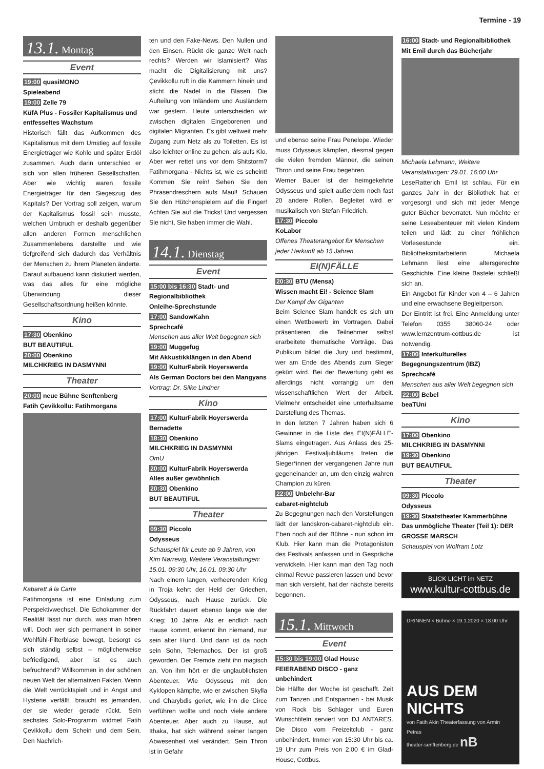Termine - 19
13.1. Montag
Event
19:00 quasiMONO
Spieleabend
19:00 Zelle 79
KüfA Plus - Fossiler Kapitalismus und entfesseltes Wachstum
Historisch fällt das Aufkommen des Kapitalismus mit dem Umstieg auf fossile Energieträger wie Kohle und später Erdöl zusammen. Auch darin unterschied er sich von allen früheren Gesellschaften. Aber wie wichtig waren fossile Energieträger für den Siegeszug des Kapitals? Der Vortrag soll zeigen, warum der Kapitalismus fossil sein musste, welchen Umbruch er deshalb gegenüber allen anderen Formen menschlichen Zusammenlebens darstellte und wie tiefgreifend sich dadurch das Verhältnis der Menschen zu ihrem Planeten änderte. Darauf aufbauend kann diskutiert werden, was das alles für eine mögliche Überwindung dieser Gesellschaftsordnung heißen könnte.
Kino
17:30 Obenkino
BUT BEAUTIFUL
20:00 Obenkino
MILCHKRIEG IN DASMYNNI
Theater
20:00 neue Bühne Senftenberg
Fatih Çevikkollu: Fatihmorgana
Kabarett á la Carte
Fatihmorgana ist eine Einladung zum Perspektivwechsel. Die Echokammer der Realität lässt nur durch, was man hören will. Doch wer sich permanent in seiner Wohlfühl-Filterblase bewegt, besorgt es sich ständig selbst – möglicherweise befriedigend, aber ist es auch befruchtend? Willkommen in der schönen neuen Welt der alternativen Fakten. Wenn die Welt verrücktspielt und in Angst und Hysterie verfällt, braucht es jemanden, der sie wieder gerade rückt. Sein sechstes Solo-Programm widmet Fatih Çevikkollu dem Schein und dem Sein. Den Nachrich-
ten und den Fake-News. Den Nullen und den Einsen. Rückt die ganze Welt nach rechts? Werden wir islamisiert? Was macht die Digitalisierung mit uns? Çevikkollu ruft in die Kammern hinein und sticht die Nadel in die Blasen. Die Aufteilung von Inländern und Ausländern war gestern. Heute unterscheiden wir zwischen digitalen Eingeborenen und digitalen Migranten. Es gibt weltweit mehr Zugang zum Netz als zu Toiletten. Es ist also leichter online zu gehen, als aufs Klo. Aber wer rettet uns vor dem Shitstorm? Fatihmorgana - Nichts ist, wie es scheint! Kommen Sie rein! Sehen Sie den Phrasendreschern aufs Maul! Schauen Sie den Hütchenspielern auf die Finger! Achten Sie auf die Tricks! Und vergessen Sie nicht, Sie haben immer die Wahl.
14.1. Dienstag
Event
15:00 bis 16:30 Stadt- und Regionalbibliothek
Onleihe-Sprechstunde
17:00 SandowKahn
Sprechcafé
Menschen aus aller Welt begegnen sich
19:00 Muggefug
Mit Akkustikklängen in den Abend
19:00 KulturFabrik Hoyerswerda
Als German Doctors bei den Mangyans
Vortrag: Dr. Silke Lindner
Kino
17:00 KulturFabrik Hoyerswerda
Bernadette
18:30 Obenkino
MILCHKRIEG IN DASMYNNI
OmU
20:00 KulturFabrik Hoyerswerda
Alles außer gewöhnlich
20:30 Obenkino
BUT BEAUTIFUL
Theater
09:30 Piccolo
Odysseus
Schauspiel für Leute ab 9 Jahren, von Kim Nørrevig, Weitere Veranstaltungen: 15.01. 09:30 Uhr, 16.01. 09:30 Uhr
Nach einem langen, verheerenden Krieg in Troja kehrt der Held der Griechen, Odysseus, nach Hause zurück. Die Rückfahrt dauert ebenso lange wie der Krieg: 10 Jahre. Als er endlich nach Hause kommt, erkennt ihn niemand, nur sein alter Hund. Und dann ist da noch sein Sohn, Telemachos. Der ist groß geworden. Der Fremde zieht ihn magisch an. Von ihm hört er die unglaublichsten Abenteuer. Wie Odysseus mit den Kyklopen kämpfte, wie er zwischen Skylla und Charybdis geriet, wie ihn die Circe verführen wollte und noch viele andere Abenteuer. Aber auch zu Hause, auf Ithaka, hat sich während seiner langen Abwesenheit viel verändert. Sein Thron ist in Gefahr
und ebenso seine Frau Penelope. Wieder muss Odysseus kämpfen, diesmal gegen die vielen fremden Männer, die seinen Thron und seine Frau begehren.
Werner Bauer ist der heimgekehrte Odysseus und spielt außerdem noch fast 20 andere Rollen. Begleitet wird er musikalisch von Stefan Friedrich.
17:30 Piccolo
KoLabor
Offenes Theaterangebot für Menschen jeder Herkunft ab 15 Jahren
EI(N)FÄLLE
20:30 BTU (Mensa)
Wissen macht Ei! - Science Slam
Der Kampf der Giganten
Beim Science Slam handelt es sich um einen Wettbewerb im Vortragen. Dabei präsentieren die Teilnehmer selbst erarbeitete thematische Vorträge. Das Publikum bildet die Jury und bestimmt, wer am Ende des Abends zum Sieger gekürt wird. Bei der Bewertung geht es allerdings nicht vorrangig um den wissenschaftlichen Wert der Arbeit. Vielmehr entscheidet eine unterhaltsame Darstellung des Themas.
In den letzten 7 Jahren haben sich 6 Gewinner in die Liste des EI(N)FÄLLE-Slams eingetragen. Aus Anlass des 25-jährigen Festivaljubiläums treten die Sieger*innen der vergangenen Jahre nun gegeneinander an, um den einzig wahren Champion zu küren.
22:00 Unbelehr-Bar
cabaret-nightclub
Zu Begegnungen nach den Vorstellungen lädt der landskron-cabaret-nightclub ein. Eben noch auf der Bühne - nun schon im Klub. Hier kann man die Protagonisten des Festivals anfassen und in Gespräche verwickeln. Hier kann man den Tag noch einmal Revue passieren lassen und bevor man sich versieht, hat der nächste bereits begonnen.
15.1. Mittwoch
Event
15:30 bis 19:00 Glad House
FEIERABEND DISCO - ganz unbehindert
Die Hälfte der Woche ist geschafft. Zeit zum Tanzen und Entspannen - bei Musik von Rock bis Schlager und Euren Wunschtiteln serviert von DJ ANTARES. Die Disco vom Freizeitclub - ganz unbehindert. Immer von 15:30 Uhr bis ca. 19 Uhr zum Preis von 2,00 € im Glad-House, Cottbus.
16:00 Stadt- und Regionalbibliothek
Mit Emil durch das Bücherjahr
Michaela Lehmann, Weitere Veranstaltungen: 29.01. 16:00 Uhr
LeseRatterich Emil ist schlau. Für ein ganzes Jahr in der Bibliothek hat er vorgesorgt und sich mit jeder Menge guter Bücher bevorratet. Nun möchte er seine Leseabenteuer mit vielen Kindern teilen und lädt zu einer fröhlichen Vorlesestunde ein. Bibliotheksmitarbeiterin Michaela Lehmann liest eine altersgerechte Geschichte. Eine kleine Bastelei schließt sich an.
Ein Angebot für Kinder von 4 – 6 Jahren und eine erwachsene Begleitperson.
Der Eintritt ist frei. Eine Anmeldung unter Telefon 0355 38060-24 oder www.lernzentrum-cottbus.de ist notwendig.
17:00 Interkulturelles Begegnungszentrum (IBZ)
Sprechcafé
Menschen aus aller Welt begegnen sich
22:00 Bebel
beaTUni
Kino
17:00 Obenkino
MILCHKRIEG IN DASMYNNI
19:30 Obenkino
BUT BEAUTIFUL
Theater
09:30 Piccolo
Odysseus
19:30 Staatstheater Kammerbühne
Das unmögliche Theater (Teil 1): DER GROSSE MARSCH
Schauspiel von Wolfram Lotz
BLICK LICHT im NETZ
www.kultur-cottbus.de
DRINNEN × Bühne × 19.1.2020 × 18.00 Uhr
AUS DEM NICHTS
von Fatih Akin Theaterfassung von Armin Petras
theater-senftenberg.de nB